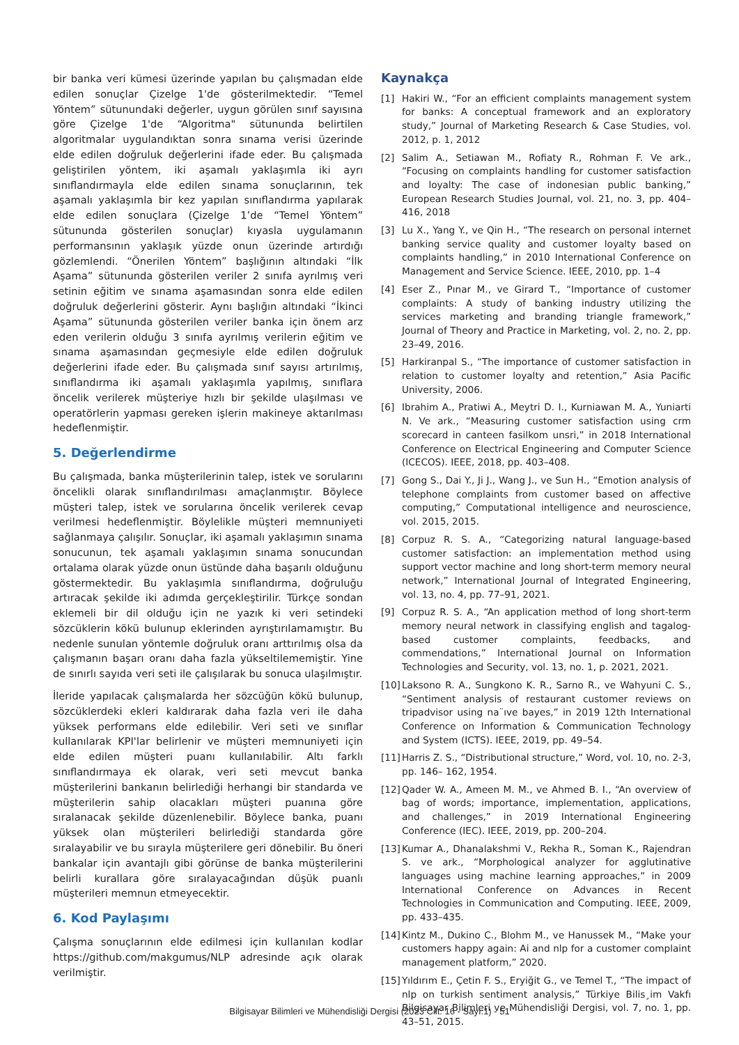bir banka veri kümesi üzerinde yapılan bu çalışmadan elde edilen sonuçlar Çizelge 1'de gösterilmektedir. “Temel Yöntem” sütunundaki değerler, uygun görülen sınıf sayısına göre Çizelge 1'de “Algoritma" sütununda belirtilen algoritmalar uygulandıktan sonra sınama verisi üzerinde elde edilen doğruluk değerlerini ifade eder. Bu çalışmada geliştirilen yöntem, iki aşamalı yaklaşımla iki ayrı sınıflandırmayla elde edilen sınama sonuçlarının, tek aşamalı yaklaşımla bir kez yapılan sınıflandırma yapılarak elde edilen sonuçlara (Çizelge 1’de “Temel Yöntem” sütununda gösterilen sonuçlar) kıyasla uygulamanın performansının yaklaşık yüzde onun üzerinde artırdığı gözlemlendi. “Önerilen Yöntem” başlığının altındaki “İlk Aşama” sütununda gösterilen veriler 2 sınıfa ayrılmış veri setinin eğitim ve sınama aşamasından sonra elde edilen doğruluk değerlerini gösterir. Aynı başlığın altındaki “İkinci Aşama” sütununda gösterilen veriler banka için önem arz eden verilerin olduğu 3 sınıfa ayrılmış verilerin eğitim ve sınama aşamasından geçmesiyle elde edilen doğruluk değerlerini ifade eder. Bu çalışmada sınıf sayısı artırılmış, sınıflandırma iki aşamalı yaklaşımla yapılmış, sınıflara öncelik verilerek müşteriye hızlı bir şekilde ulaşılması ve operatörlerin yapması gereken işlerin makineye aktarılması hedeflenmiştir.
5. Değerlendirme
Bu çalışmada, banka müşterilerinin talep, istek ve sorularını öncelikli olarak sınıflandırılması amaçlanmıştır. Böylece müşteri talep, istek ve sorularına öncelik verilerek cevap verilmesi hedeflenmiştir. Böylelikle müşteri memnuniyeti sağlanmaya çalışılır. Sonuçlar, iki aşamalı yaklaşımın sınama sonucunun, tek aşamalı yaklaşımın sınama sonucundan ortalama olarak yüzde onun üstünde daha başarılı olduğunu göstermektedir. Bu yaklaşımla sınıflandırma, doğruluğu artıracak şekilde iki adımda gerçekleştirilir. Türkçe sondan eklemeli bir dil olduğu için ne yazık ki veri setindeki sözcüklerin kökü bulunup eklerinden ayrıştırılamamıştır. Bu nedenle sunulan yöntemle doğruluk oranı arttırılmış olsa da çalışmanın başarı oranı daha fazla yükseltilememiştir. Yine de sınırlı sayıda veri seti ile çalışılarak bu sonuca ulaşılmıştır.
İleride yapılacak çalışmalarda her sözcüğün kökü bulunup, sözcüklerdeki ekleri kaldırarak daha fazla veri ile daha yüksek performans elde edilebilir. Veri seti ve sınıflar kullanılarak KPI'lar belirlenir ve müşteri memnuniyeti için elde edilen müşteri puanı kullanılabilir. Altı farklı sınıflandırmaya ek olarak, veri seti mevcut banka müşterilerini bankanın belirlediği herhangi bir standarda ve müşterilerin sahip olacakları müşteri puanına göre sıralanacak şekilde düzenlenebilir. Böylece banka, puanı yüksek olan müşterileri belirlediği standarda göre sıralayabilir ve bu sırayla müşterilere geri dönebilir. Bu öneri bankalar için avantajlı gibi görünse de banka müşterilerini belirli kurallara göre sıralayacağından düşük puanlı müşterileri memnun etmeyecektir.
6. Kod Paylaşımı
Çalışma sonuçlarının elde edilmesi için kullanılan kodlar https://github.com/makgumus/NLP adresinde açık olarak verilmiştir.
Kaynakça
[1] Hakiri W., “For an efficient complaints management system for banks: A conceptual framework and an exploratory study,” Journal of Marketing Research & Case Studies, vol. 2012, p. 1, 2012
[2] Salim A., Setiawan M., Rofiaty R., Rohman F. Ve ark., “Focusing on complaints handling for customer satisfaction and loyalty: The case of indonesian public banking,” European Research Studies Journal, vol. 21, no. 3, pp. 404–416, 2018
[3] Lu X., Yang Y., ve Qin H., “The research on personal internet banking service quality and customer loyalty based on complaints handling,” in 2010 International Conference on Management and Service Science. IEEE, 2010, pp. 1–4
[4] Eser Z., Pınar M., ve Girard T., “Importance of customer complaints: A study of banking industry utilizing the services marketing and branding triangle framework,” Journal of Theory and Practice in Marketing, vol. 2, no. 2, pp. 23–49, 2016.
[5] Harkiranpal S., “The importance of customer satisfaction in relation to customer loyalty and retention,” Asia Pacific University, 2006.
[6] Ibrahim A., Pratiwi A., Meytri D. I., Kurniawan M. A., Yuniarti N. Ve ark., “Measuring customer satisfaction using crm scorecard in canteen fasilkom unsri,” in 2018 International Conference on Electrical Engineering and Computer Science (ICECOS). IEEE, 2018, pp. 403–408.
[7] Gong S., Dai Y., Ji J., Wang J., ve Sun H., “Emotion analysis of telephone complaints from customer based on affective computing,” Computational intelligence and neuroscience, vol. 2015, 2015.
[8] Corpuz R. S. A., “Categorizing natural language-based customer satisfaction: an implementation method using support vector machine and long short-term memory neural network,” International Journal of Integrated Engineering, vol. 13, no. 4, pp. 77–91, 2021.
[9] Corpuz R. S. A., “An application method of long short-term memory neural network in classifying english and tagalog-based customer complaints, feedbacks, and commendations,” International Journal on Information Technologies and Security, vol. 13, no. 1, p. 2021, 2021.
[10] Laksono R. A., Sungkono K. R., Sarno R., ve Wahyuni C. S., “Sentiment analysis of restaurant customer reviews on tripadvisor using na¨ıve bayes,” in 2019 12th International Conference on Information & Communication Technology and System (ICTS). IEEE, 2019, pp. 49–54.
[11] Harris Z. S., “Distributional structure,” Word, vol. 10, no. 2-3, pp. 146– 162, 1954.
[12] Qader W. A., Ameen M. M., ve Ahmed B. I., “An overview of bag of words; importance, implementation, applications, and challenges,” in 2019 International Engineering Conference (IEC). IEEE, 2019, pp. 200–204.
[13] Kumar A., Dhanalakshmi V., Rekha R., Soman K., Rajendran S. ve ark., “Morphological analyzer for agglutinative languages using machine learning approaches,” in 2009 International Conference on Advances in Recent Technologies in Communication and Computing. IEEE, 2009, pp. 433–435.
[14] Kintz M., Dukino C., Blohm M., ve Hanussek M., “Make your customers happy again: Ai and nlp for a customer complaint management platform,” 2020.
[15] Yıldırım E., Çetin F. S., Eryiğit G., ve Temel T., “The impact of nlp on turkish sentiment analysis,” Türkiye Bilis¸im Vakfı Bilgisayar Bilimleri ve Mühendisliği Dergisi, vol. 7, no. 1, pp. 43–51, 2015.
Bilgisayar Bilimleri ve Mühendisliği Dergisi (2023 Cilt: 16 - Sayı:1) - 51